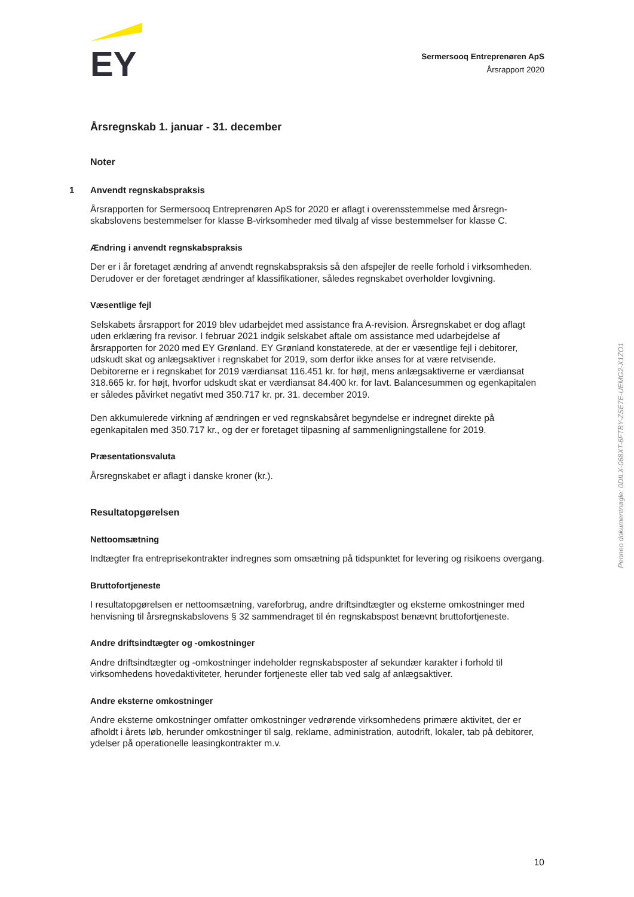EY
Sermersooq Entreprenøren ApS
Årsrapport 2020
Årsregnskab 1. januar - 31. december
Noter
1 Anvendt regnskabspraksis
Årsrapporten for Sermersooq Entreprenøren ApS for 2020 er aflagt i overensstemmelse med årsregn-skabslovens bestemmelser for klasse B-virksomheder med tilvalg af visse bestemmelser for klasse C.
Ændring i anvendt regnskabspraksis
Der er i år foretaget ændring af anvendt regnskabspraksis så den afspejler de reelle forhold i virksomheden. Derudover er der foretaget ændringer af klassifikationer, således regnskabet overholder lovgivning.
Væsentlige fejl
Selskabets årsrapport for 2019 blev udarbejdet med assistance fra A-revision. Årsregnskabet er dog aflagt uden erklæring fra revisor. I februar 2021 indgik selskabet aftale om assistance med udarbejdelse af årsrapporten for 2020 med EY Grønland. EY Grønland konstaterede, at der er væsentlige fejl i debitorer, udskudt skat og anlægsaktiver i regnskabet for 2019, som derfor ikke anses for at være retvisende. Debitorerne er i regnskabet for 2019 værdiansat 116.451 kr. for højt, mens anlægsaktiverne er værdiansat 318.665 kr. for højt, hvorfor udskudt skat er værdiansat 84.400 kr. for lavt. Balancesummen og egenkapitalen er således påvirket negativt med 350.717 kr. pr. 31. december 2019.
Den akkumulerede virkning af ændringen er ved regnskabsåret begyndelse er indregnet direkte på egenkapitalen med 350.717 kr., og der er foretaget tilpasning af sammenligningstallene for 2019.
Præsentationsvaluta
Årsregnskabet er aflagt i danske kroner (kr.).
Resultatopgørelsen
Nettoomsætning
Indtægter fra entreprisekontrakter indregnes som omsætning på tidspunktet for levering og risikoens overgang.
Bruttofortjeneste
I resultatopgørelsen er nettoomsætning, vareforbrug, andre driftsindtægter og eksterne omkostninger med henvisning til årsregnskabslovens § 32 sammendraget til én regnskabspost benævnt bruttofortjeneste.
Andre driftsindtægter og -omkostninger
Andre driftsindtægter og -omkostninger indeholder regnskabsposter af sekundær karakter i forhold til virksomhedens hovedaktiviteter, herunder fortjeneste eller tab ved salg af anlægsaktiver.
Andre eksterne omkostninger
Andre eksterne omkostninger omfatter omkostninger vedrørende virksomhedens primære aktivitet, der er afholdt i årets løb, herunder omkostninger til salg, reklame, administration, autodrift, lokaler, tab på debitorer, ydelser på operationelle leasingkontrakter m.v.
Penneo dokumentnøgle: 0DILX-068XT-6FTBY-ZSE7E-UEMG2-X1ZO1
10